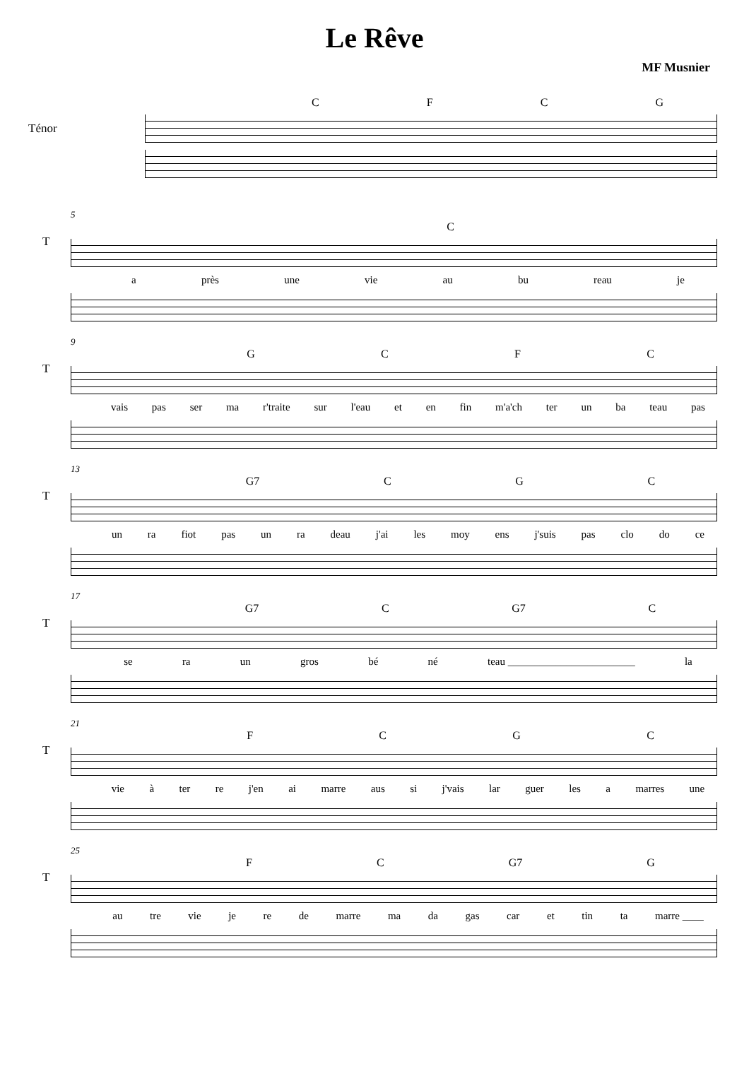Le Rêve
MF Musnier
Ténor
CFCG
T
5
C
a près une vie au bu reau je
T
9
GCFC
vais pas ser ma r'traite sur l'eau et en fin m'a'ch ter un ba teau pas
T
13
G7 CGC
un ra fiot pas un ra deau j'ai les moy ens j'suis pas clo do ce
T
17
G7 C G7 C
se ra un gros bé né teau ________________________ la
T
21
FCGC
vie à ter re j'en ai marre aus si j'vais lar guer les a marres une
T
25
FC G7 G
au tre vie je re de marre ma da gas car et tin ta marre ____